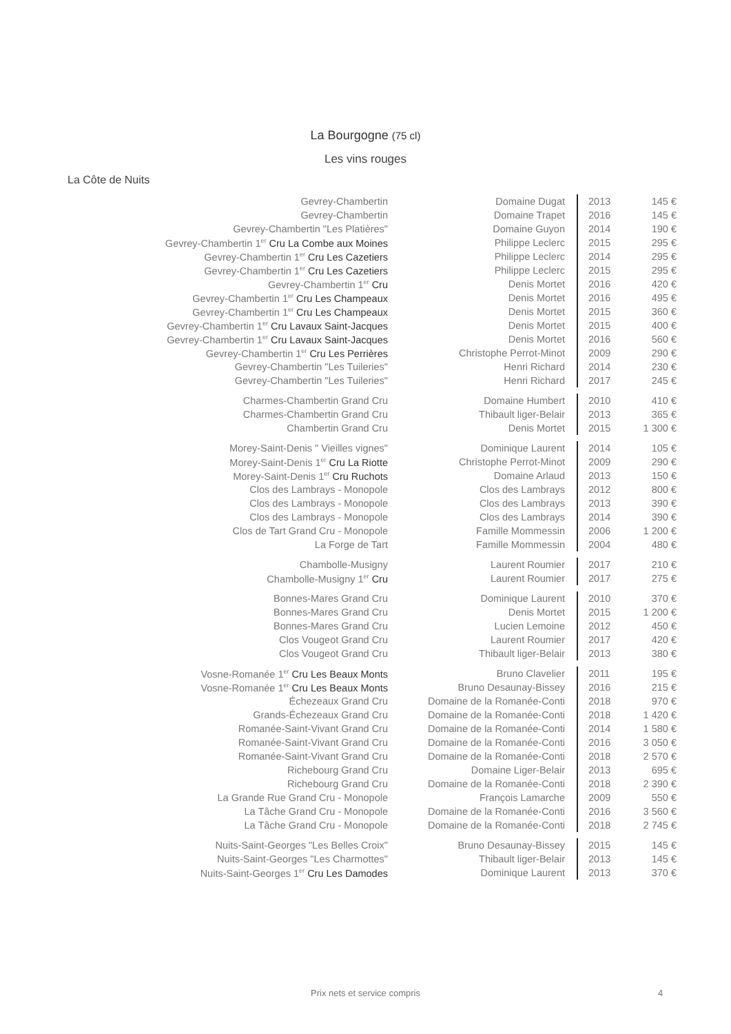La Bourgogne (75 cl)
Les vins rouges
La Côte de Nuits
| Gevrey-Chambertin | Domaine Dugat | 2013 | 145 € |
| Gevrey-Chambertin | Domaine Trapet | 2016 | 145 € |
| Gevrey-Chambertin "Les Platières" | Domaine Guyon | 2014 | 190 € |
| Gevrey-Chambertin 1<sup>er</sup> Cru La Combe aux Moines | Philippe Leclerc | 2015 | 295 € |
| Gevrey-Chambertin 1<sup>er</sup> Cru Les Cazetiers | Philippe Leclerc | 2014 | 295 € |
| Gevrey-Chambertin 1<sup>er</sup> Cru Les Cazetiers | Philippe Leclerc | 2015 | 295 € |
| Gevrey-Chambertin 1<sup>er</sup> Cru | Denis Mortet | 2016 | 420 € |
| Gevrey-Chambertin 1<sup>er</sup> Cru Les Champeaux | Denis Mortet | 2016 | 495 € |
| Gevrey-Chambertin 1<sup>er</sup> Cru Les Champeaux | Denis Mortet | 2015 | 360 € |
| Gevrey-Chambertin 1<sup>er</sup> Cru Lavaux Saint-Jacques | Denis Mortet | 2015 | 400 € |
| Gevrey-Chambertin 1<sup>er</sup> Cru Lavaux Saint-Jacques | Denis Mortet | 2016 | 560 € |
| Gevrey-Chambertin 1<sup>er</sup> Cru Les Perrières | Christophe Perrot-Minot | 2009 | 290 € |
| Gevrey-Chambertin "Les Tuileries" | Henri Richard | 2014 | 230 € |
| Gevrey-Chambertin "Les Tuileries" | Henri Richard | 2017 | 245 € |
| Charmes-Chambertin Grand Cru | Domaine Humbert | 2010 | 410 € |
| Charmes-Chambertin Grand Cru | Thibault liger-Belair | 2013 | 365 € |
| Chambertin Grand Cru | Denis Mortet | 2015 | 1 300 € |
| Morey-Saint-Denis " Vieilles vignes" | Dominique Laurent | 2014 | 105 € |
| Morey-Saint-Denis 1<sup>er</sup> Cru La Riotte | Christophe Perrot-Minot | 2009 | 290 € |
| Morey-Saint-Denis 1<sup>er</sup> Cru Ruchots | Domaine Arlaud | 2013 | 150 € |
| Clos des Lambrays - Monopole | Clos des Lambrays | 2012 | 800 € |
| Clos des Lambrays - Monopole | Clos des Lambrays | 2013 | 390 € |
| Clos des Lambrays - Monopole | Clos des Lambrays | 2014 | 390 € |
| Clos de Tart Grand Cru - Monopole | Famille Mommessin | 2006 | 1 200 € |
| La Forge de Tart | Famille Mommessin | 2004 | 480 € |
| Chambolle-Musigny | Laurent Roumier | 2017 | 210 € |
| Chambolle-Musigny 1<sup>er</sup> Cru | Laurent Roumier | 2017 | 275 € |
| Bonnes-Mares Grand Cru | Dominique Laurent | 2010 | 370 € |
| Bonnes-Mares Grand Cru | Denis Mortet | 2015 | 1 200 € |
| Bonnes-Mares Grand Cru | Lucien Lemoine | 2012 | 450 € |
| Clos Vougeot Grand Cru | Laurent Roumier | 2017 | 420 € |
| Clos Vougeot Grand Cru | Thibault liger-Belair | 2013 | 380 € |
| Vosne-Romanée 1<sup>er</sup> Cru Les Beaux Monts | Bruno Clavelier | 2011 | 195 € |
| Vosne-Romanée 1<sup>er</sup> Cru Les Beaux Monts | Bruno Desaunay-Bissey | 2016 | 215 € |
| Échezeaux Grand Cru | Domaine de la Romanée-Conti | 2018 | 970 € |
| Grands-Échezeaux Grand Cru | Domaine de la Romanée-Conti | 2018 | 1 420 € |
| Romanée-Saint-Vivant Grand Cru | Domaine de la Romanée-Conti | 2014 | 1 580 € |
| Romanée-Saint-Vivant Grand Cru | Domaine de la Romanée-Conti | 2016 | 3 050 € |
| Romanée-Saint-Vivant Grand Cru | Domaine de la Romanée-Conti | 2018 | 2 570 € |
| Richebourg Grand Cru | Domaine Liger-Belair | 2013 | 695 € |
| Richebourg Grand Cru | Domaine de la Romanée-Conti | 2018 | 2 390 € |
| La Grande Rue Grand Cru - Monopole | François Lamarche | 2009 | 550 € |
| La Tâche Grand Cru - Monopole | Domaine de la Romanée-Conti | 2016 | 3 560 € |
| La Tâche Grand Cru - Monopole | Domaine de la Romanée-Conti | 2018 | 2 745 € |
| Nuits-Saint-Georges "Les Belles Croix" | Bruno Desaunay-Bissey | 2015 | 145 € |
| Nuits-Saint-Georges "Les Charmottes" | Thibault liger-Belair | 2013 | 145 € |
| Nuits-Saint-Georges 1<sup>er</sup> Cru Les Damodes | Dominique Laurent | 2013 | 370 € |
Prix nets et service compris 4